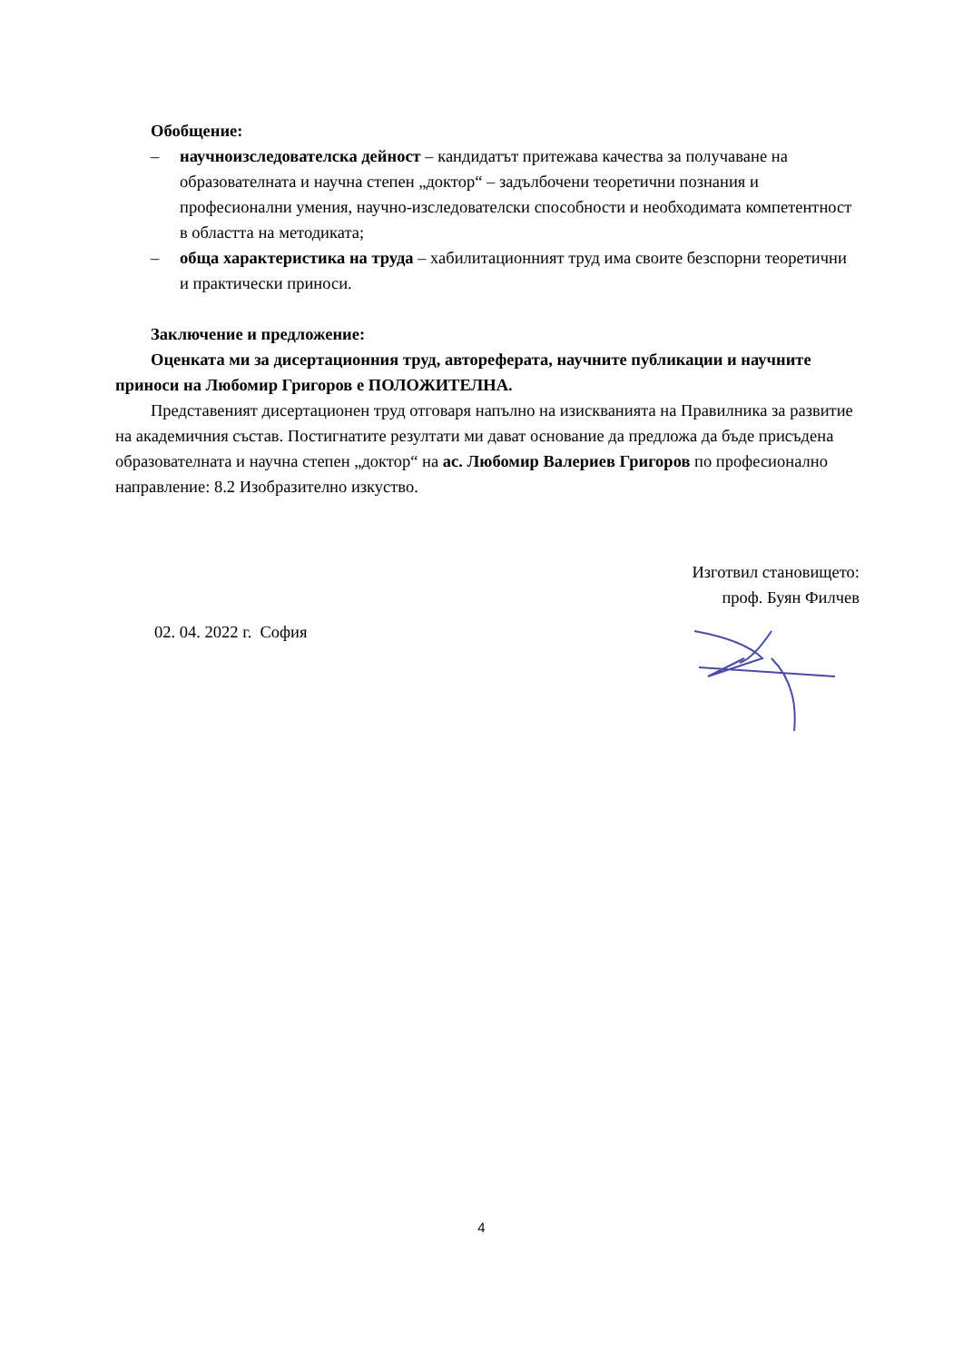Обобщение:
– научноизследователска дейност – кандидатът притежава качества за получаване на образователната и научна степен „доктор“ – задълбочени теоретични познания и професионални умения, научно-изследователски способности и необходимата компетентност в областта на методиката;
– обща характеристика на труда – хабилитационният труд има своите безспорни теоретични и практически приноси.
Заключение и предложение:
Оценката ми за дисертационния труд, автореферата, научните публикации и научните приноси на Любомир Григоров е ПОЛОЖИТЕЛНА.
Представеният дисертационен труд отговаря напълно на изискванията на Правилника за развитие на академичния състав. Постигнатите резултати ми дават основание да предложа да бъде присъдена образователната и научна степен „доктор“ на ас. Любомир Валериев Григоров по професионално направление: 8.2 Изобразително изкуство.
Изготвил становището:
проф. Буян Филчев
02. 04. 2022 г. София
4